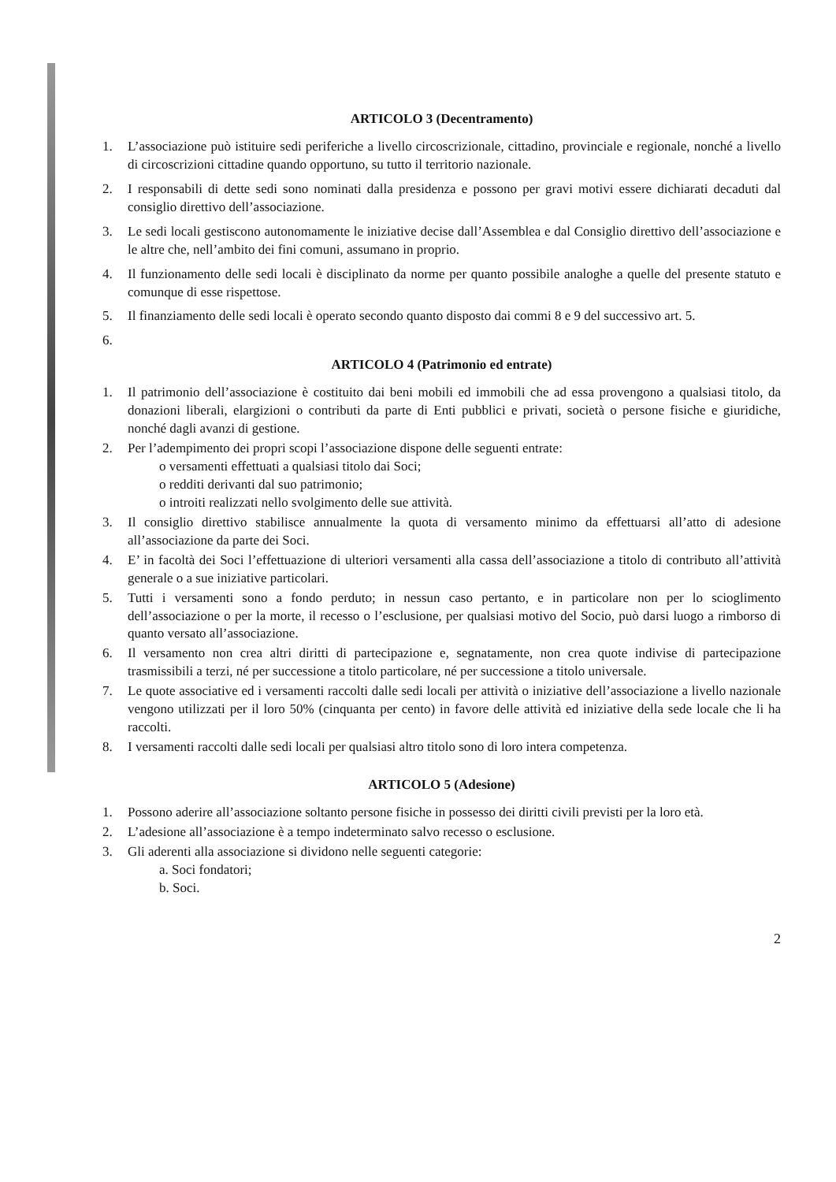ARTICOLO 3 (Decentramento)
1. L’associazione può istituire sedi periferiche a livello circoscrizionale, cittadino, provinciale e regionale, nonché a livello di circoscrizioni cittadine quando opportuno, su tutto il territorio nazionale.
2. I responsabili di dette sedi sono nominati dalla presidenza e possono per gravi motivi essere dichiarati decaduti dal consiglio direttivo dell’associazione.
3. Le sedi locali gestiscono autonomamente le iniziative decise dall’Assemblea e dal Consiglio direttivo dell’associazione e le altre che, nell’ambito dei fini comuni, assumano in proprio.
4. Il funzionamento delle sedi locali è disciplinato da norme per quanto possibile analoghe a quelle del presente statuto e comunque di esse rispettose.
5. Il finanziamento delle sedi locali è operato secondo quanto disposto dai commi 8 e 9 del successivo art. 5.
6.
ARTICOLO 4 (Patrimonio ed entrate)
1. Il patrimonio dell’associazione è costituito dai beni mobili ed immobili che ad essa provengono a qualsiasi titolo, da donazioni liberali, elargizioni o contributi da parte di Enti pubblici e privati, società o persone fisiche e giuridiche, nonché dagli avanzi di gestione.
2. Per l’adempimento dei propri scopi l’associazione dispone delle seguenti entrate:
o versamenti effettuati a qualsiasi titolo dai Soci;
o redditi derivanti dal suo patrimonio;
o introiti realizzati nello svolgimento delle sue attività.
3. Il consiglio direttivo stabilisce annualmente la quota di versamento minimo da effettuarsi all’atto di adesione all’associazione da parte dei Soci.
4. E’ in facoltà dei Soci l’effettuazione di ulteriori versamenti alla cassa dell’associazione a titolo di contributo all’attività generale o a sue iniziative particolari.
5. Tutti i versamenti sono a fondo perduto; in nessun caso pertanto, e in particolare non per lo scioglimento dell’associazione o per la morte, il recesso o l’esclusione, per qualsiasi motivo del Socio, può darsi luogo a rimborso di quanto versato all’associazione.
6. Il versamento non crea altri diritti di partecipazione e, segnatamente, non crea quote indivise di partecipazione trasmissibili a terzi, né per successione a titolo particolare, né per successione a titolo universale.
7. Le quote associative ed i versamenti raccolti dalle sedi locali per attività o iniziative dell’associazione a livello nazionale vengono utilizzati per il loro 50% (cinquanta per cento) in favore delle attività ed iniziative della sede locale che li ha raccolti.
8. I versamenti raccolti dalle sedi locali per qualsiasi altro titolo sono di loro intera competenza.
ARTICOLO 5 (Adesione)
1. Possono aderire all’associazione soltanto persone fisiche in possesso dei diritti civili previsti per la loro età.
2. L’adesione all’associazione è a tempo indeterminato salvo recesso o esclusione.
3. Gli aderenti alla associazione si dividono nelle seguenti categorie:
a. Soci fondatori;
b. Soci.
2